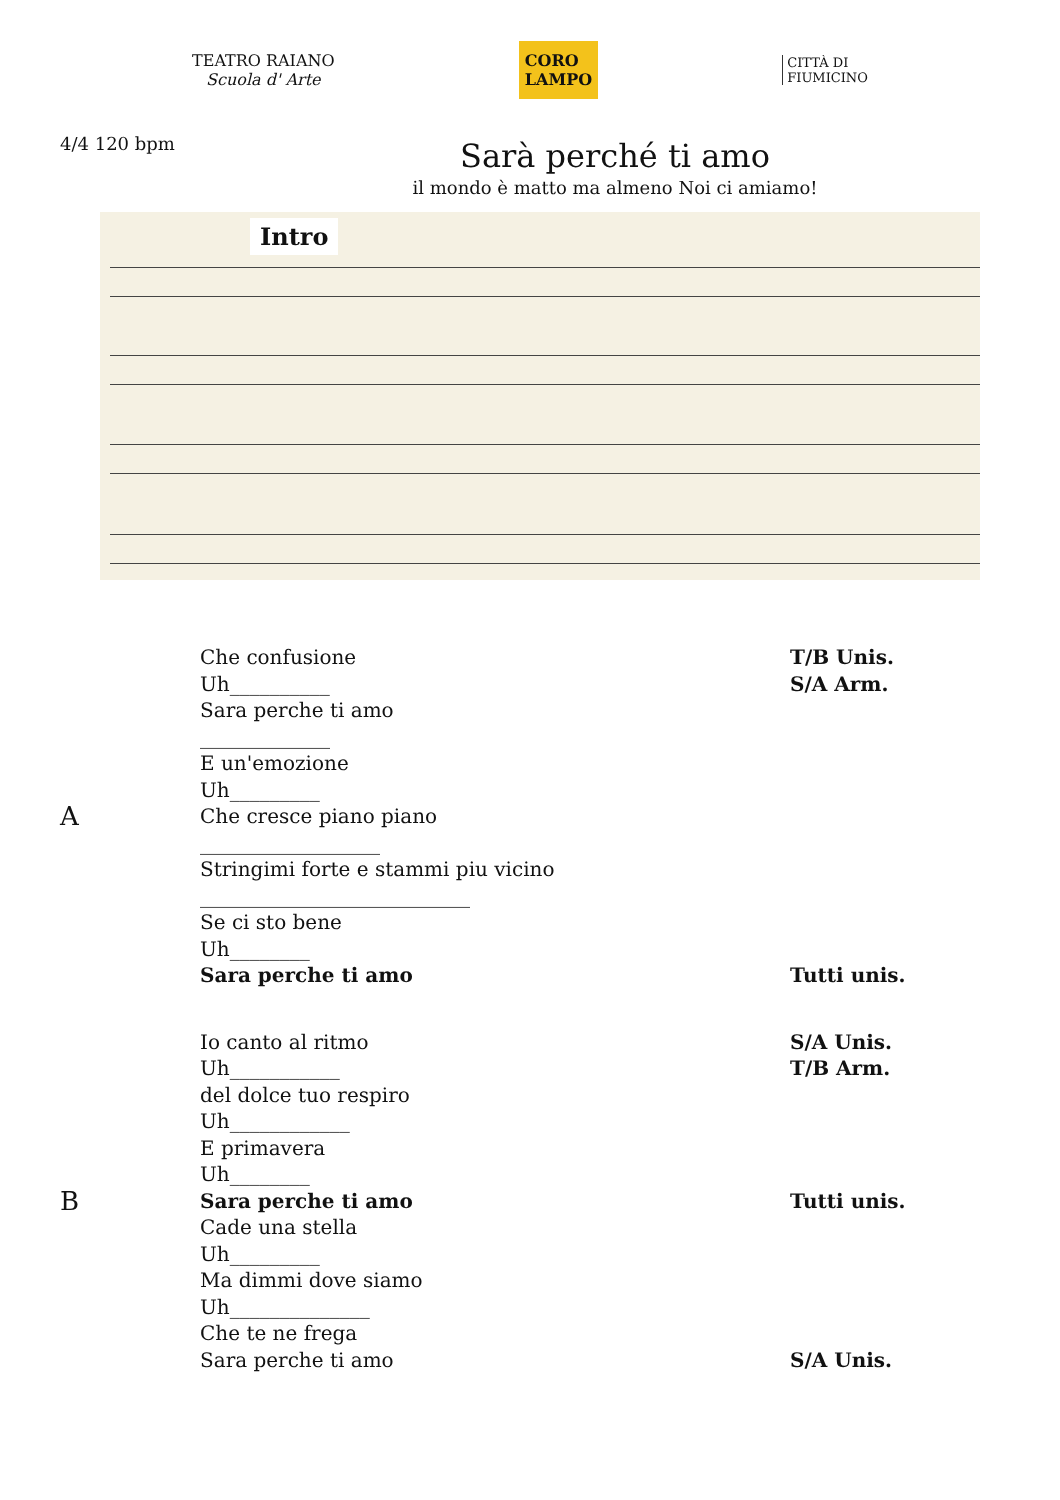TEATRO RAIANO
Scuola d' Arte
CORO
LAMPO
CITTÀ DI
FIUMICINO
4/4 120 bpm
Sarà perché ti amo
il mondo è matto ma almeno Noi ci amiamo!
Intro
A
Che confusione
Uh__________
Sara perche ti amo
_____________
E un'emozione
Uh_________
Che cresce piano piano
__________________
Stringimi forte e stammi piu vicino
___________________________
Se ci sto bene
Uh________
Sara perche ti amo
T/B Unis.
S/A Arm.
Tutti unis.
B
Io canto al ritmo
Uh___________
del dolce tuo respiro
Uh____________
E primavera
Uh________
Sara perche ti amo
Cade una stella
Uh_________
Ma dimmi dove siamo
Uh______________
Che te ne frega
Sara perche ti amo
S/A Unis.
T/B Arm.
Tutti unis.
S/A Unis.